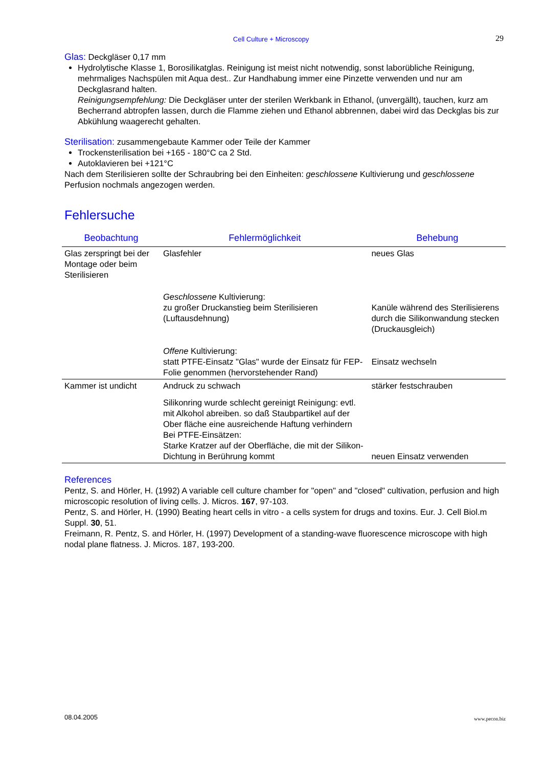Cell Culture + Microscopy
29
Glas: Deckgläser 0,17 mm
Hydrolytische Klasse 1, Borosilikatglas. Reinigung ist meist nicht notwendig, sonst laborübliche Reinigung, mehrmaliges Nachspülen mit Aqua dest.. Zur Handhabung immer eine Pinzette verwenden und nur am Deckglasrand halten.
Reinigungsempfehlung: Die Deckgläser unter der sterilen Werkbank in Ethanol, (unvergällt), tauchen, kurz am Becherrand abtropfen lassen, durch die Flamme ziehen und Ethanol abbrennen, dabei wird das Deckglas bis zur Abkühlung waagerecht gehalten.
Sterilisation: zusammengebaute Kammer oder Teile der Kammer
Trockensterilisation bei +165 - 180°C ca 2 Std.
Autoklavieren bei +121°C
Nach dem Sterilisieren sollte der Schraubring bei den Einheiten: geschlossene Kultivierung und geschlossene Perfusion nochmals angezogen werden.
Fehlersuche
| Beobachtung | Fehlermöglichkeit | Behebung |
| --- | --- | --- |
| Glas zerspringt bei der Montage oder beim Sterilisieren | Glasfehler | neues Glas |
| | Geschlossene Kultivierung: zu großer Druckanstieg beim Sterilisieren (Luftausdehnung) | Kanüle während des Sterilisierens durch die Silikonwandung stecken (Druckausgleich) |
| | Offene Kultivierung: statt PTFE-Einsatz "Glas" wurde der Einsatz für FEP-Folie genommen (hervorstehender Rand) | Einsatz wechseln |
| Kammer ist undicht | Andruck zu schwach | stärker festschrauben |
| | Silikonring wurde schlecht gereinigt Reinigung: evtl. mit Alkohol abreiben. so daß Staubpartikel auf der Ober fläche eine ausreichende Haftung verhindern Bei PTFE-Einsätzen: Starke Kratzer auf der Oberfläche, die mit der Silikon-Dichtung in Berührung kommt | neuen Einsatz verwenden |
References
Pentz, S. and Hörler, H. (1992) A variable cell culture chamber for "open" and "closed" cultivation, perfusion and high microscopic resolution of living cells. J. Micros. 167, 97-103.
Pentz, S. and Hörler, H. (1990) Beating heart cells in vitro - a cells system for drugs and toxins. Eur. J. Cell Biol.m Suppl. 30, 51.
Freimann, R. Pentz, S. and Hörler, H. (1997) Development of a standing-wave fluorescence microscope with high nodal plane flatness. J. Micros. 187, 193-200.
08.04.2005 www.pecon.biz